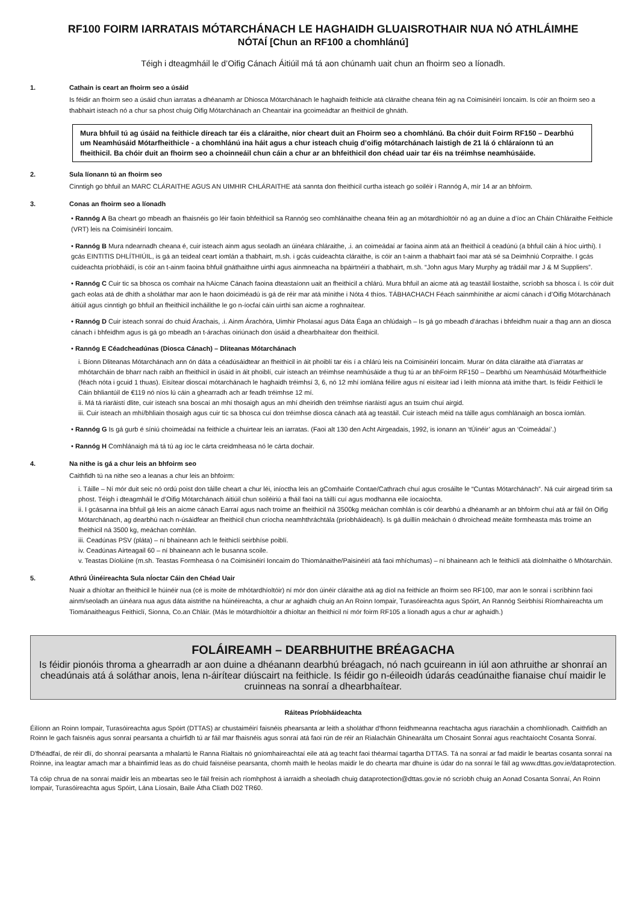RF100 FOIRM IARRATAIS MÓTARCHÁNACH LE HAGHAIDH GLUAISROTHAIR NUA NÓ ATHLÁIMHE
NÓTAÍ [Chun an RF100 a chomhlánú]
Téigh i dteagmháil le d’Oifig Cánach Áitiúil má tá aon chúnamh uait chun an fhoirm seo a líonadh.
1. Cathain is ceart an fhoirm seo a úsáid
Is féidir an fhoirm seo a úsáid chun iarratas a dhéanamh ar Dhiosca Mótarchánach le haghaidh feithicle atá cláraithe cheana féin ag na Coimisinéirí Ioncaim. Is cóir an fhoirm seo a thabhairt isteach nó a chur sa phost chuig Oifig Mótarchánach an Cheantair ina gcoimeádtar an fheithicil de ghnáth.
Mura bhfuil tú ag úsáid na feithicle díreach tar éis a cláraithe, níor cheart duit an Fhoirm seo a chomhlánú. Ba chóir duit Foirm RF150 – Dearbhú um Neamhúsáid Mótarfheithicle - a chomhlánú ina háit agus a chur isteach chuig d’oifig mótarchánach laistigh de 21 lá ó chláraíonn tú an fheithicil. Ba chóir duit an fhoirm seo a choinneáil chun cáin a chur ar an bhfeithicil don chéad uair tar éis na tréimhse neamhúsáide.
2. Sula líonann tú an fhoirm seo
Cinntigh go bhfuil an MARC CLÁRAITHE AGUS AN UIMHIR CHLÁRAITHE atá sannta don fheithicil curtha isteach go soiléir i Rannóg A, mír 14 ar an bhfoirm.
3. Conas an fhoirm seo a líonadh
• Rannóg A Ba cheart go mbeadh an fhaisnéis go léir faoin bhfeithicil sa Rannóg seo comhlánaithe cheana féin ag an mótardhíoltóir nó ag an duine a d’íoc an Cháin Chláraithe Feithicle (VRT) leis na Coimisinéirí Ioncaim.
• Rannóg B Mura ndearnadh cheana é, cuir isteach ainm agus seoladh an úinéara chláraithe, .i. an coimeádaí ar faoina ainm atá an fheithicil á ceadúnú (a bhfuil cáin á híoc uirthi). I gcás EINTITIS DHLÍTHIÚIL, is gá an teideal ceart iomlán a thabhairt, m.sh. i gcás cuideachta cláraithe, is cóir an t-ainm a thabhairt faoi mar atá sé sa Deimhniú Corpraithe. I gcás cuideachta príobháidí, is cóir an t-ainm faoina bhfuil gnáthaithne uirthi agus ainmneacha na bpáirtnéirí a thabhairt, m.sh. “John agus Mary Murphy ag trádáil mar J & M Suppliers”.
• Rannóg C Cuir tic sa bhosca os comhair na hAicme Cánach faoina dteastaíonn uait an fheithicil a chlárú. Mura bhfuil an aicme atá ag teastáil liostaithe, scríobh sa bhosca í. Is cóir duit gach eolas atá de dhíth a sholáthar mar aon le haon doiciméadú is gá de réir mar atá mínithe i Nóta 4 thíos. TÁBHACHACH Féach sainmhínithe ar aicmí cánach i d’Oifig Mótarchánach áitiúil agus cinntigh go bhfuil an fheithicil incháilithe le go n-íocfaí cáin uirthi san aicme a roghnaítear.
• Rannóg D Cuir isteach sonraí do chuid Árachais, .i. Ainm Árachóra, Uimhir Pholasaí agus Dáta Éaga an chlúdaigh – Is gá go mbeadh d’árachas i bhfeidhm nuair a thag ann an diosca cánach i bhfeidhm agus is gá go mbeadh an t-árachas oiriúnach don úsáid a dhearbhaítear don fheithicil.
• Rannóg E Céadcheadúnas (Diosca Cánach) – Dliteanas Mótarchánach
i. Bíonn Dliteanas Mótarchánach ann ón dáta a céadúsáidtear an fheithicil in áit phoiblí tar éis í a chlárú leis na Coimisinéirí Ioncaim. Murar ón dáta cláraithe atá d’iarratas ar mhótarcháin de bharr nach raibh an fheithicil in úsáid in áit phoiblí, cuir isteach an tréimhse neamhúsáide a thug tú ar an bhFoirm RF150 – Dearbhú um Neamhúsáid Mótarfheithicle (féach nóta i gcuid 1 thuas). Eisítear dioscaí mótarchánach le haghaidh tréimhsí 3, 6, nó 12 mhí iomlána féilire agus ní eisítear iad i leith míonna atá imithe thart. Is féidir Feithiclí le Cáin bhliantúil de €119 nó níos lú cáin a ghearradh ach ar feadh tréimhse 12 mí.
ii. Má tá riaráistí dlite, cuir isteach sna boscaí an mhí thosaigh agus an mhí dheiridh den tréimhse riaráistí agus an tsuim chuí airgid.
iii. Cuir isteach an mhí/bhliain thosaigh agus cuir tic sa bhosca cuí don tréimhse diosca cánach atá ag teastáil. Cuir isteach méid na táille agus comhlánaigh an bosca iomlán.
• Rannóg G Is gá gurb é síniú choimeádaí na feithicle a chuirtear leis an iarratas. (Faoi alt 130 den Acht Airgeadais, 1992, is ionann an ‘tÚinéir’ agus an ‘Coimeádaí’.)
• Rannóg H Comhlánaigh má tá tú ag íoc le cárta creidmheasa nó le cárta dochair.
4. Na nithe is gá a chur leis an bhfoirm seo
Caithfidh tú na nithe seo a leanas a chur leis an bhfoirm:
i. Táille – Ní mór duit seic nó ordú poist don táille cheart a chur léi, iníoctha leis an gComhairle Contae/Cathrach chuí agus crosáilte le “Cuntas Mótarchánach”. Ná cuir airgead tirim sa phost. Téigh i dteagmháil le d’Oifig Mótarchánach áitiúil chun soiléiriú a fháil faoi na táillí cuí agus modhanna eile íocaíochta.
ii. I gcásanna ina bhfuil gá leis an aicme cánach Earraí agus nach troime an fheithicil ná 3500kg meáchan comhlán is cóir dearbhú a dhéanamh ar an bhfoirm chuí atá ar fáil ón Oifig Mótarchánach, ag dearbhú nach n-úsáidfear an fheithicil chun críocha neamhthráchtála (príobháideach). Is gá duillín meáchain ó dhroichead meáite formheasta más troime an fheithicil ná 3500 kg, meáchan comhlán.
iii. Ceadúnas PSV (pláta) – ní bhaineann ach le feithiclí seirbhíse poiblí.
iv. Ceadúnas Airteagail 60 – ní bhaineann ach le busanna scoile.
v. Teastas Díolúine (m.sh. Teastas Formheasa ó na Coimisinéirí Ioncaim do Thiománaithe/Paisinéirí atá faoi mhíchumas) – ní bhaineann ach le feithiclí atá díolmhaithe ó Mhótarcháin.
5. Athrú Úinéireachta Sula nÍoctar Cáin den Chéad Uair
Nuair a dhíoltar an fheithicil le húinéir nua (cé is moite de mhótardhíoltóir) ní mór don úinéir cláraithe atá ag díol na feithicle an fhoirm seo RF100, mar aon le sonraí i scríbhinn faoi ainm/seoladh an úinéara nua agus dáta aistrithe na húinéireachta, a chur ar aghaidh chuig an An Roinn Iompair, Turasóireachta agus Spóirt, An Rannóg Seirbhísí Ríomhaireachta um Tiománaitheagus Feithiclí, Sionna, Co.an Chláir. (Más le mótardhíoltóir a dhíoltar an fheithicil ní mór foirm RF105 a líonadh agus a chur ar aghaidh.)
FOLÁIREAMH – DEARBHUITHE BRÉAGACHA
Is féidir pionóis throma a ghearradh ar aon duine a dhéanann dearbhú bréagach, nó nach gcuireann in iúl aon athruithe ar shonraí an cheadúnais atá á soláthar anois, lena n-áirítear diúscairt na feithicle. Is féidir go n-éileoidh údarás ceadúnaithe fianaise chuí maidir le cruinneas na sonraí a dhearbhaítear.
Ráiteas Príobháideachta
Éilíonn an Roinn Iompair, Turasóireachta agus Spóirt (DTTAS) ar chustaiméirí faisnéis phearsanta ar leith a sholáthar d'fhonn feidhmeanna reachtacha agus riaracháin a chomhlíonadh. Caithfidh an Roinn le gach faisnéis agus sonraí pearsanta a chuirfidh tú ar fáil mar fhaisnéis agus sonraí atá faoi rún de réir an Rialacháin Ghinearálta um Chosaint Sonraí agus reachtaíocht Cosanta Sonraí.
D'fhéadfaí, de réir dlí, do shonraí pearsanta a mhalartú le Ranna Rialtais nó gníomhaireachtaí eile atá ag teacht faoi théarmaí tagartha DTTAS. Tá na sonraí ar fad maidir le beartas cosanta sonraí na Roinne, ina leagtar amach mar a bhainfimid leas as do chuid faisnéise pearsanta, chomh maith le heolas maidir le do chearta mar dhuine is údar do na sonraí le fáil ag www.dttas.gov.ie/dataprotection.
Tá cóip chrua de na sonraí maidir leis an mbeartas seo le fáil freisin ach ríomhphost á iarraidh a sheoladh chuig dataprotection@dttas.gov.ie nó scríobh chuig an Aonad Cosanta Sonraí, An Roinn Iompair, Turasóireachta agus Spóirt, Lána Líosain, Baile Átha Cliath D02 TR60.